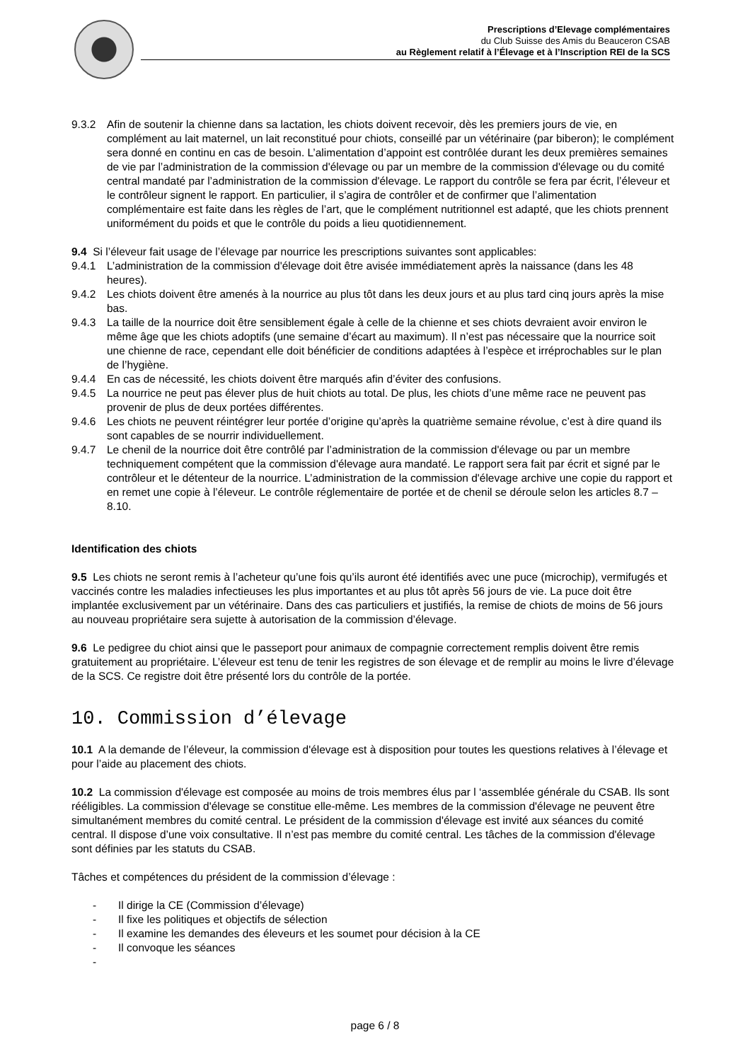Prescriptions d’Elevage complémentaires
du Club Suisse des Amis du Beauceron CSAB
au Règlement relatif à l’Élevage et à l’Inscription REI de la SCS
9.3.2 Afin de soutenir la chienne dans sa lactation, les chiots doivent recevoir, dès les premiers jours de vie, en complément au lait maternel, un lait reconstitué pour chiots, conseillé par un vétérinaire (par biberon); le complément sera donné en continu en cas de besoin. L’alimentation d’appoint est contrôlée durant les deux premières semaines de vie par l’administration de la commission d'élevage ou par un membre de la commission d'élevage ou du comité central mandaté par l’administration de la commission d'élevage. Le rapport du contrôle se fera par écrit, l’éleveur et le contrôleur signent le rapport. En particulier, il s’agira de contrôler et de confirmer que l’alimentation complémentaire est faite dans les règles de l’art, que le complément nutritionnel est adapté, que les chiots prennent uniformément du poids et que le contrôle du poids a lieu quotidiennement.
9.4 Si l’éleveur fait usage de l’élevage par nourrice les prescriptions suivantes sont applicables:
9.4.1 L’administration de la commission d'élevage doit être avisée immédiatement après la naissance (dans les 48 heures).
9.4.2 Les chiots doivent être amenés à la nourrice au plus tôt dans les deux jours et au plus tard cinq jours après la mise bas.
9.4.3 La taille de la nourrice doit être sensiblement égale à celle de la chienne et ses chiots devraient avoir environ le même âge que les chiots adoptifs (une semaine d’écart au maximum). Il n’est pas nécessaire que la nourrice soit une chienne de race, cependant elle doit bénéficier de conditions adaptées à l’espèce et irréprochables sur le plan de l’hygiène.
9.4.4 En cas de nécessité, les chiots doivent être marqués afin d’éviter des confusions.
9.4.5 La nourrice ne peut pas élever plus de huit chiots au total. De plus, les chiots d’une même race ne peuvent pas provenir de plus de deux portées différentes.
9.4.6 Les chiots ne peuvent réintégrer leur portée d’origine qu’après la quatrième semaine révolue, c’est à dire quand ils sont capables de se nourrir individuellement.
9.4.7 Le chenil de la nourrice doit être contrôlé par l’administration de la commission d'élevage ou par un membre techniquement compétent que la commission d'élevage aura mandaté. Le rapport sera fait par écrit et signé par le contrôleur et le détenteur de la nourrice. L’administration de la commission d'élevage archive une copie du rapport et en remet une copie à l’éleveur. Le contrôle réglementaire de portée et de chenil se déroule selon les articles 8.7 – 8.10.
Identification des chiots
9.5 Les chiots ne seront remis à l’acheteur qu’une fois qu’ils auront été identifiés avec une puce (microchip), vermifugés et vaccinés contre les maladies infectieuses les plus importantes et au plus tôt après 56 jours de vie. La puce doit être implantée exclusivement par un vétérinaire. Dans des cas particuliers et justifiés, la remise de chiots de moins de 56 jours au nouveau propriétaire sera sujette à autorisation de la commission d’élevage.
9.6 Le pedigree du chiot ainsi que le passeport pour animaux de compagnie correctement remplis doivent être remis gratuitement au propriétaire. L’éleveur est tenu de tenir les registres de son élevage et de remplir au moins le livre d’élevage de la SCS. Ce registre doit être présenté lors du contrôle de la portée.
10. Commission d’élevage
10.1 A la demande de l’éleveur, la commission d'élevage est à disposition pour toutes les questions relatives à l’élevage et pour l’aide au placement des chiots.
10.2 La commission d'élevage est composée au moins de trois membres élus par l ‘assemblée générale du CSAB. Ils sont rééligibles. La commission d'élevage se constitue elle-même. Les membres de la commission d'élevage ne peuvent être simultanément membres du comité central. Le président de la commission d'élevage est invité aux séances du comité central. Il dispose d’une voix consultative. Il n’est pas membre du comité central. Les tâches de la commission d'élevage sont définies par les statuts du CSAB.
Tâches et compétences du président de la commission d’élevage :
- Il dirige la CE (Commission d’élevage)
- Il fixe les politiques et objectifs de sélection
- Il examine les demandes des éleveurs et les soumet pour décision à la CE
- Il convoque les séances
-
page 6 / 8